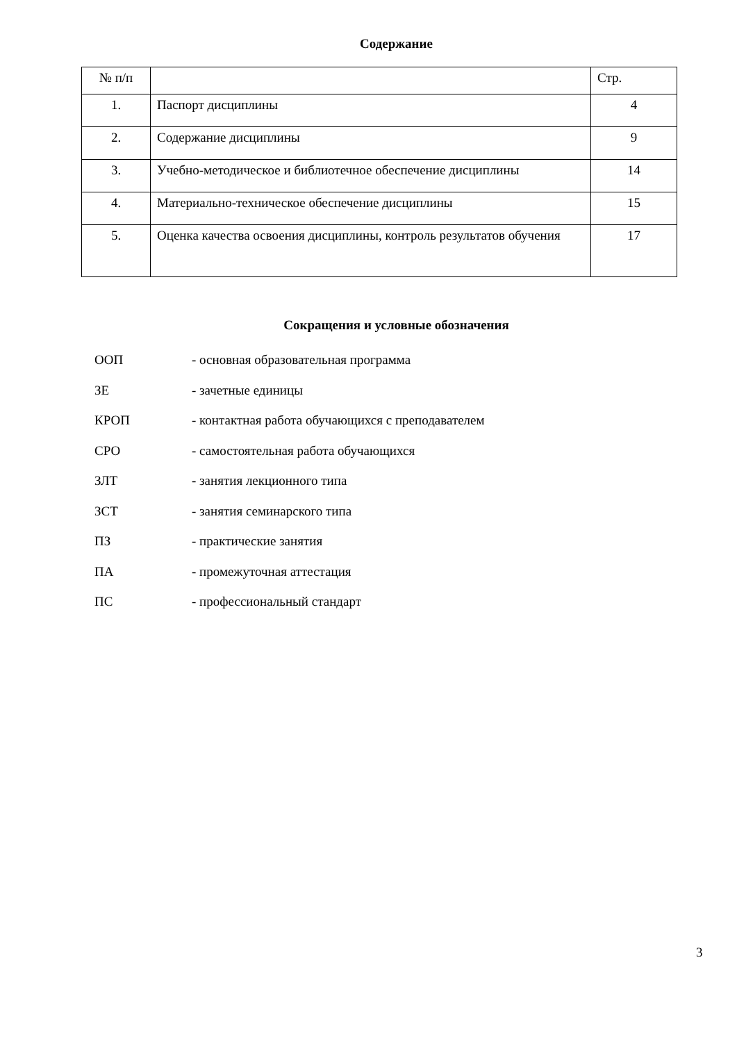Содержание
| № п/п | | Стр. |
| --- | --- | --- |
| 1. | Паспорт дисциплины | 4 |
| 2. | Содержание дисциплины | 9 |
| 3. | Учебно-методическое и библиотечное обеспечение дисциплины | 14 |
| 4. | Материально-техническое обеспечение дисциплины | 15 |
| 5. | Оценка качества освоения дисциплины, контроль результатов обучения | 17 |
Сокращения и условные обозначения
ООП - основная образовательная программа
ЗЕ - зачетные единицы
КРОП - контактная работа обучающихся с преподавателем
СРО - самостоятельная работа обучающихся
ЗЛТ - занятия лекционного типа
ЗСТ - занятия семинарского типа
ПЗ - практические занятия
ПА - промежуточная аттестация
ПС - профессиональный стандарт
3